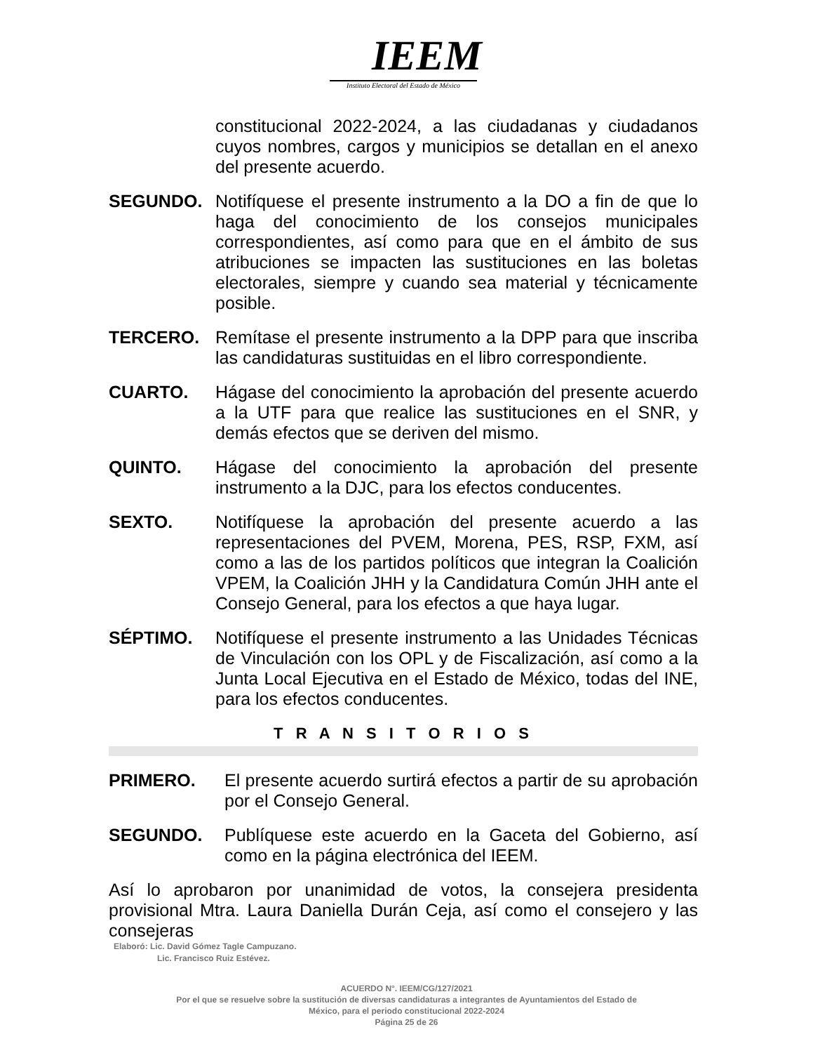IEEM
Instituto Electoral del Estado de México
constitucional 2022-2024, a las ciudadanas y ciudadanos cuyos nombres, cargos y municipios se detallan en el anexo del presente acuerdo.
SEGUNDO. Notifíquese el presente instrumento a la DO a fin de que lo haga del conocimiento de los consejos municipales correspondientes, así como para que en el ámbito de sus atribuciones se impacten las sustituciones en las boletas electorales, siempre y cuando sea material y técnicamente posible.
TERCERO. Remítase el presente instrumento a la DPP para que inscriba las candidaturas sustituidas en el libro correspondiente.
CUARTO. Hágase del conocimiento la aprobación del presente acuerdo a la UTF para que realice las sustituciones en el SNR, y demás efectos que se deriven del mismo.
QUINTO. Hágase del conocimiento la aprobación del presente instrumento a la DJC, para los efectos conducentes.
SEXTO. Notifíquese la aprobación del presente acuerdo a las representaciones del PVEM, Morena, PES, RSP, FXM, así como a las de los partidos políticos que integran la Coalición VPEM, la Coalición JHH y la Candidatura Común JHH ante el Consejo General, para los efectos a que haya lugar.
SÉPTIMO. Notifíquese el presente instrumento a las Unidades Técnicas de Vinculación con los OPL y de Fiscalización, así como a la Junta Local Ejecutiva en el Estado de México, todas del INE, para los efectos conducentes.
T R A N S I T O R I O S
PRIMERO. El presente acuerdo surtirá efectos a partir de su aprobación por el Consejo General.
SEGUNDO. Publíquese este acuerdo en la Gaceta del Gobierno, así como en la página electrónica del IEEM.
Así lo aprobaron por unanimidad de votos, la consejera presidenta provisional Mtra. Laura Daniella Durán Ceja, así como el consejero y las consejeras
Elaboró: Lic. David Gómez Tagle Campuzano.
Lic. Francisco Ruiz Estévez.
ACUERDO N°. IEEM/CG/127/2021
Por el que se resuelve sobre la sustitución de diversas candidaturas a integrantes de Ayuntamientos del Estado de
México, para el periodo constitucional 2022-2024
Página 25 de 26